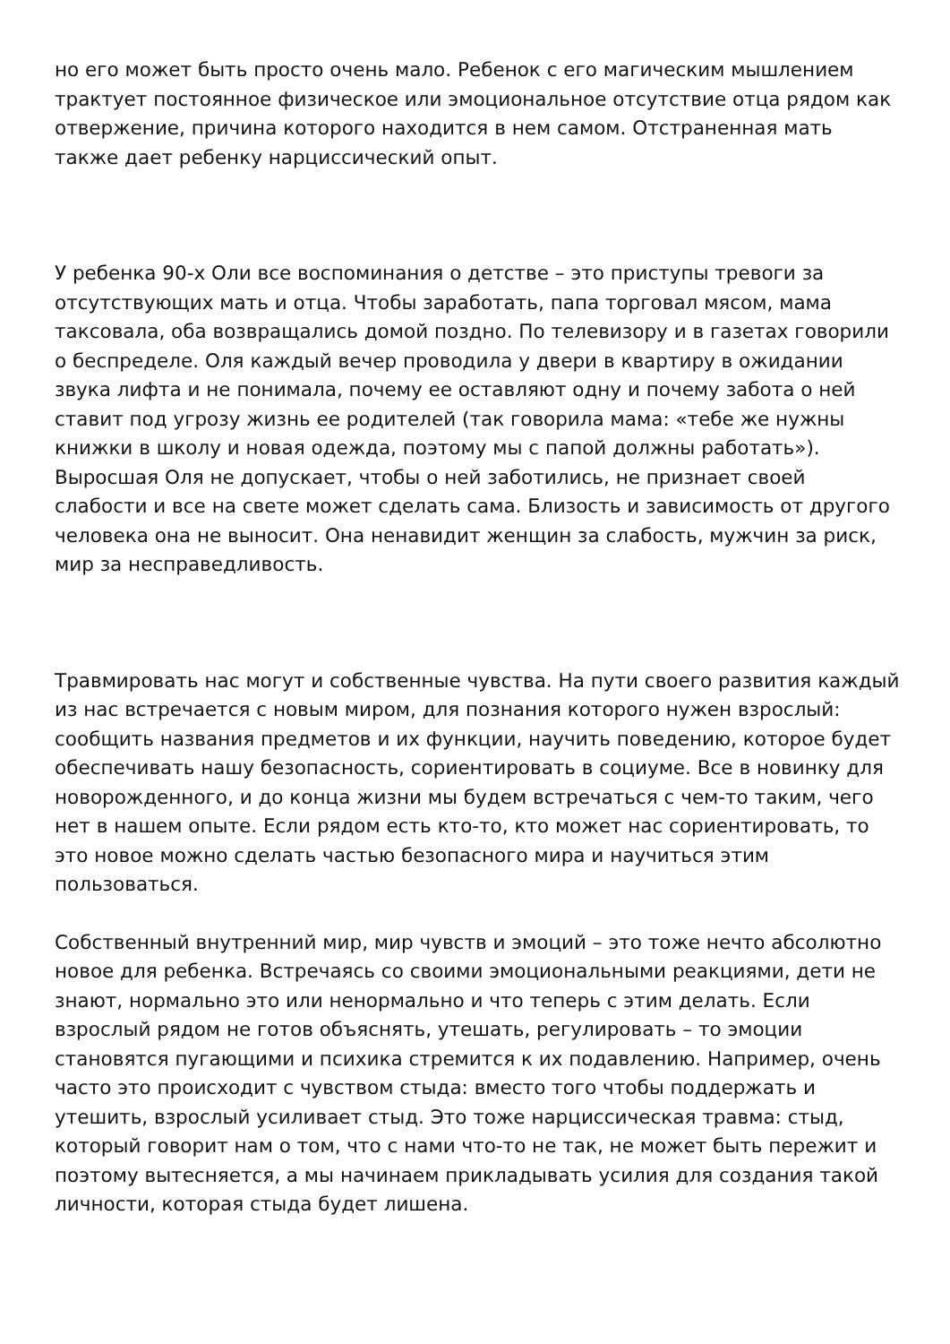но его может быть просто очень мало. Ребенок с его магическим мышлением трактует постоянное физическое или эмоциональное отсутствие отца рядом как отвержение, причина которого находится в нем самом. Отстраненная мать также дает ребенку нарциссический опыт.
У ребенка 90-х Оли все воспоминания о детстве – это приступы тревоги за отсутствующих мать и отца. Чтобы заработать, папа торговал мясом, мама таксовала, оба возвращались домой поздно. По телевизору и в газетах говорили о беспределе. Оля каждый вечер проводила у двери в квартиру в ожидании звука лифта и не понимала, почему ее оставляют одну и почему забота о ней ставит под угрозу жизнь ее родителей (так говорила мама: «тебе же нужны книжки в школу и новая одежда, поэтому мы с папой должны работать»). Выросшая Оля не допускает, чтобы о ней заботились, не признает своей слабости и все на свете может сделать сама. Близость и зависимость от другого человека она не выносит. Она ненавидит женщин за слабость, мужчин за риск, мир за несправедливость.
Травмировать нас могут и собственные чувства. На пути своего развития каждый из нас встречается с новым миром, для познания которого нужен взрослый: сообщить названия предметов и их функции, научить поведению, которое будет обеспечивать нашу безопасность, сориентировать в социуме. Все в новинку для новорожденного, и до конца жизни мы будем встречаться с чем-то таким, чего нет в нашем опыте. Если рядом есть кто-то, кто может нас сориентировать, то это новое можно сделать частью безопасного мира и научиться этим пользоваться.
Собственный внутренний мир, мир чувств и эмоций – это тоже нечто абсолютно новое для ребенка. Встречаясь со своими эмоциональными реакциями, дети не знают, нормально это или ненормально и что теперь с этим делать. Если взрослый рядом не готов объяснять, утешать, регулировать – то эмоции становятся пугающими и психика стремится к их подавлению. Например, очень часто это происходит с чувством стыда: вместо того чтобы поддержать и утешить, взрослый усиливает стыд. Это тоже нарциссическая травма: стыд, который говорит нам о том, что с нами что-то не так, не может быть пережит и поэтому вытесняется, а мы начинаем прикладывать усилия для создания такой личности, которая стыда будет лишена.